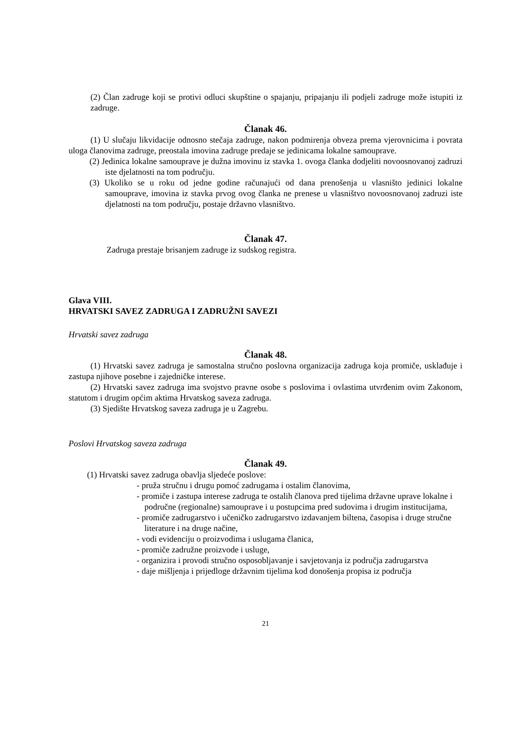(2) Član zadruge koji se protivi odluci skupštine o spajanju, pripajanju ili podjeli zadruge može istupiti iz zadruge.
Članak 46.
(1) U slučaju likvidacije odnosno stečaja zadruge, nakon podmirenja obveza prema vjerovnicima i povrata uloga članovima zadruge, preostala imovina zadruge predaje se jedinicama lokalne samouprave.
(2) Jedinica lokalne samouprave je dužna imovinu iz stavka 1. ovoga članka dodjeliti novoosnovanoj zadruzi iste djelatnosti na tom području.
(3) Ukoliko se u roku od jedne godine računajući od dana prenošenja u vlasništo jedinici lokalne samouprave, imovina iz stavka prvog ovog članka ne prenese u vlasništvo novoosnovanoj zadruzi iste djelatnosti na tom području, postaje državno vlasništvo.
Članak 47.
Zadruga prestaje brisanjem zadruge iz sudskog registra.
Glava VIII.
HRVATSKI SAVEZ ZADRUGA I ZADRUŽNI SAVEZI
Hrvatski savez zadruga
Članak 48.
(1) Hrvatski savez zadruga je samostalna stručno poslovna organizacija zadruga koja promiče, usklađuje i zastupa njihove posebne i zajedničke interese.
(2) Hrvatski savez zadruga ima svojstvo pravne osobe s poslovima i ovlastima utvrđenim ovim Zakonom, statutom i drugim općim aktima Hrvatskog saveza zadruga.
(3) Sjedište Hrvatskog saveza zadruga je u Zagrebu.
Poslovi Hrvatskog saveza zadruga
Članak 49.
(1) Hrvatski savez zadruga obavlja sljedeće poslove:
- pruža stručnu i drugu pomoć zadrugama i ostalim članovima,
- promiče i zastupa interese zadruga te ostalih članova pred tijelima državne uprave lokalne i područne (regionalne) samouprave i u postupcima pred sudovima i drugim institucijama,
- promiče zadrugarstvo i učeničko zadrugarstvo izdavanjem biltena, časopisa i druge stručne literature i na druge načine,
- vodi evidenciju o proizvodima i uslugama članica,
- promiče zadružne proizvode i usluge,
- organizira i provodi stručno osposobljavanje i savjetovanja iz područja zadrugarstva
- daje mišljenja i prijedloge državnim tijelima kod donošenja propisa iz područja
21